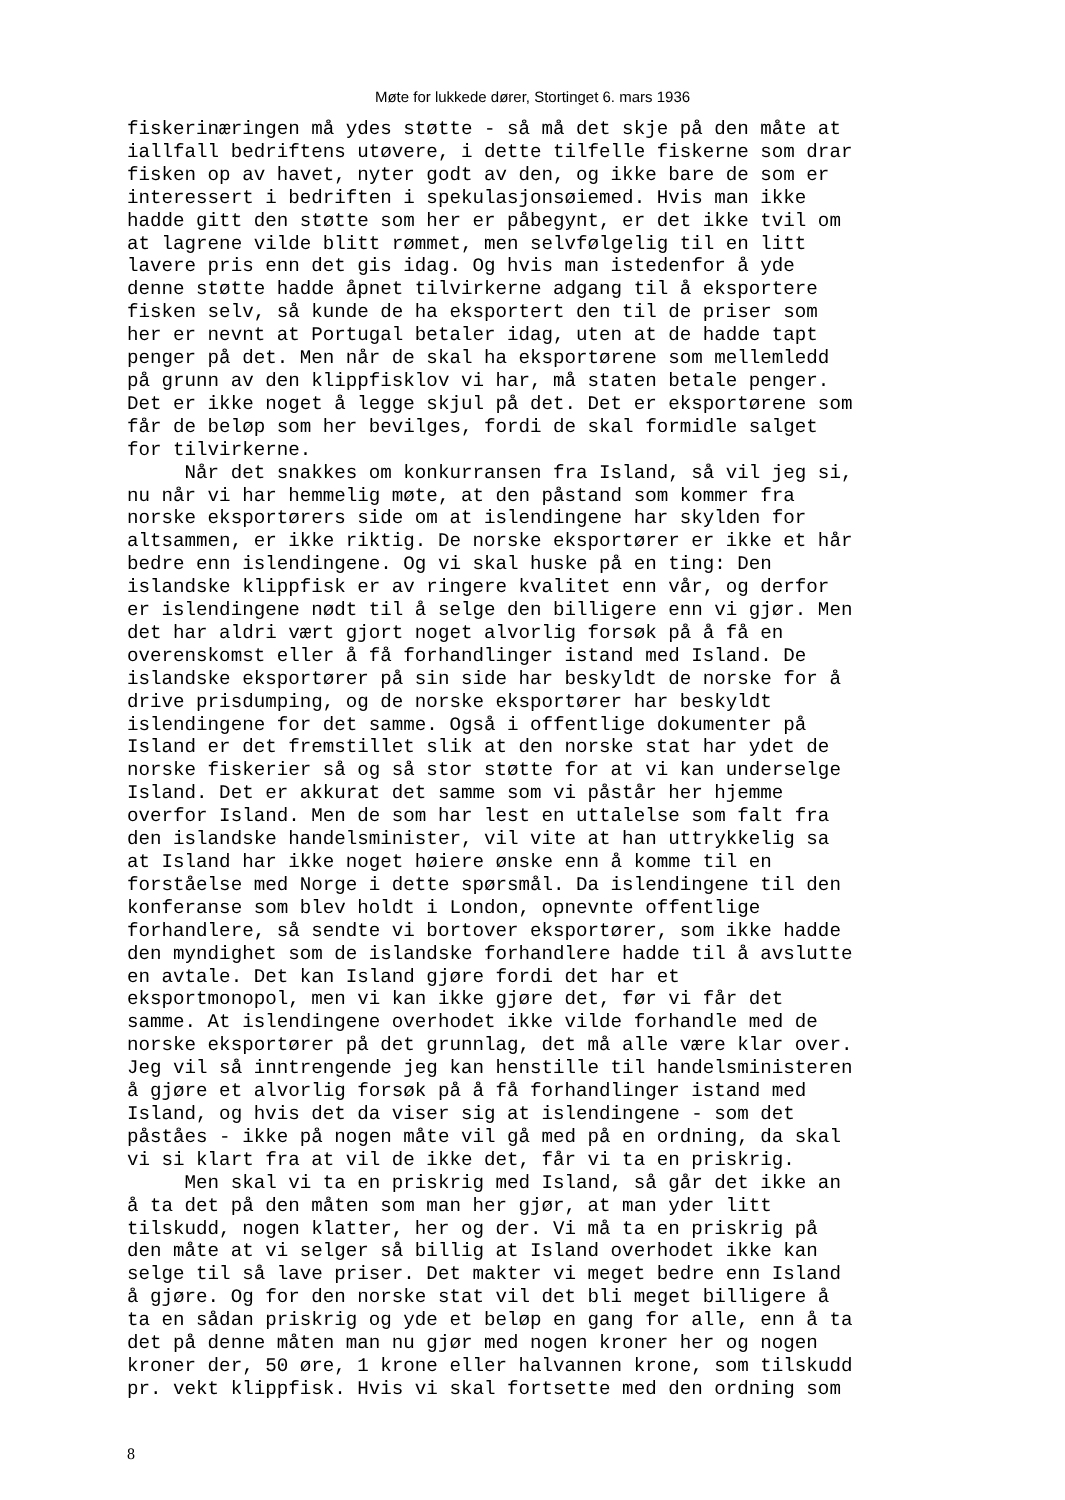Møte for lukkede dører, Stortinget 6. mars 1936
fiskerinæringen må ydes støtte - så må det skje på den måte at iallfall bedriftens utøvere, i dette tilfelle fiskerne som drar fisken op av havet, nyter godt av den, og ikke bare de som er interessert i bedriften i spekulasjonsøiemed. Hvis man ikke hadde gitt den støtte som her er påbegynt, er det ikke tvil om at lagrene vilde blitt rømmet, men selvfølgelig til en litt lavere pris enn det gis idag. Og hvis man istedenfor å yde denne støtte hadde åpnet tilvirkerne adgang til å eksportere fisken selv, så kunde de ha eksportert den til de priser som her er nevnt at Portugal betaler idag, uten at de hadde tapt penger på det. Men når de skal ha eksportørene som mellemledd på grunn av den klippfisklov vi har, må staten betale penger. Det er ikke noget å legge skjul på det. Det er eksportørene som får de beløp som her bevilges, fordi de skal formidle salget for tilvirkerne. Når det snakkes om konkurransen fra Island, så vil jeg si, nu når vi har hemmelig møte, at den påstand som kommer fra norske eksportørers side om at islendingene har skylden for altsammen, er ikke riktig. De norske eksportører er ikke et hår bedre enn islendingene. Og vi skal huske på en ting: Den islandske klippfisk er av ringere kvalitet enn vår, og derfor er islendingene nødt til å selge den billigere enn vi gjør. Men det har aldri vært gjort noget alvorlig forsøk på å få en overenskomst eller å få forhandlinger istand med Island. De islandske eksportører på sin side har beskyldt de norske for å drive prisdumping, og de norske eksportører har beskyldt islendingene for det samme. Også i offentlige dokumenter på Island er det fremstillet slik at den norske stat har ydet de norske fiskerier så og så stor støtte for at vi kan underselge Island. Det er akkurat det samme som vi påstår her hjemme overfor Island. Men de som har lest en uttalelse som falt fra den islandske handelsminister, vil vite at han uttrykkelig sa at Island har ikke noget høiere ønske enn å komme til en forståelse med Norge i dette spørsmål. Da islendingene til den konferanse som blev holdt i London, opnevnte offentlige forhandlere, så sendte vi bortover eksportører, som ikke hadde den myndighet som de islandske forhandlere hadde til å avslutte en avtale. Det kan Island gjøre fordi det har et eksportmonopol, men vi kan ikke gjøre det, før vi får det samme. At islendingene overhodet ikke vilde forhandle med de norske eksportører på det grunnlag, det må alle være klar over. Jeg vil så inntrengende jeg kan henstille til handelsministeren å gjøre et alvorlig forsøk på å få forhandlinger istand med Island, og hvis det da viser sig at islendingene - som det påståes - ikke på nogen måte vil gå med på en ordning, da skal vi si klart fra at vil de ikke det, får vi ta en priskrig. Men skal vi ta en priskrig med Island, så går det ikke an å ta det på den måten som man her gjør, at man yder litt tilskudd, nogen klatter, her og der. Vi må ta en priskrig på den måte at vi selger så billig at Island overhodet ikke kan selge til så lave priser. Det makter vi meget bedre enn Island å gjøre. Og for den norske stat vil det bli meget billigere å ta en sådan priskrig og yde et beløp en gang for alle, enn å ta det på denne måten man nu gjør med nogen kroner her og nogen kroner der, 50 øre, 1 krone eller halvannen krone, som tilskudd pr. vekt klippfisk. Hvis vi skal fortsette med den ordning som
8